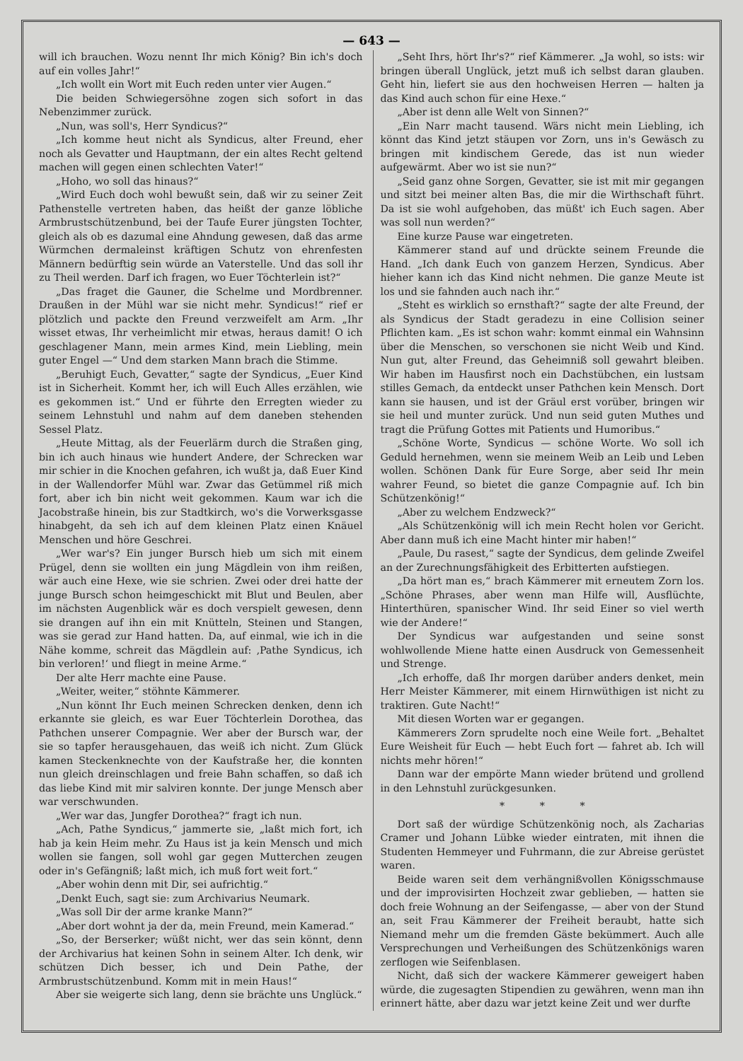— 643 —
will ich brauchen. Wozu nennt Ihr mich König? Bin ich's doch auf ein volles Jahr!“
„Ich wollt ein Wort mit Euch reden unter vier Augen.“
Die beiden Schwiegersöhne zogen sich sofort in das Nebenzimmer zurück.
„Nun, was soll's, Herr Syndicus?“
„Ich komme heut nicht als Syndicus, alter Freund, eher noch als Gevatter und Hauptmann, der ein altes Recht geltend machen will gegen einen schlechten Vater!“
„Hoho, wo soll das hinaus?“
„Wird Euch doch wohl bewußt sein, daß wir zu seiner Zeit Pathenstelle vertreten haben, das heißt der ganze löbliche Armbrustschützenbund, bei der Taufe Eurer jüngsten Tochter, gleich als ob es dazumal eine Ahndung gewesen, daß das arme Würmchen dermaleinst kräftigen Schutz von ehrenfesten Männern bedürftig sein würde an Vaterstelle. Und das soll ihr zu Theil werden. Darf ich fragen, wo Euer Töchterlein ist?“
„Das fraget die Gauner, die Schelme und Mordbrenner. Draußen in der Mühl war sie nicht mehr. Syndicus!“ rief er plötzlich und packte den Freund verzweifelt am Arm. „Ihr wisset etwas, Ihr verheimlicht mir etwas, heraus damit! O ich geschlagener Mann, mein armes Kind, mein Liebling, mein guter Engel —“ Und dem starken Mann brach die Stimme.
„Beruhigt Euch, Gevatter,“ sagte der Syndicus, „Euer Kind ist in Sicherheit. Kommt her, ich will Euch Alles erzählen, wie es gekommen ist.“ Und er führte den Erregten wieder zu seinem Lehnstuhl und nahm auf dem daneben stehenden Sessel Platz.
„Heute Mittag, als der Feuerlärm durch die Straßen ging, bin ich auch hinaus wie hundert Andere, der Schrecken war mir schier in die Knochen gefahren, ich wußt ja, daß Euer Kind in der Wallendorfer Mühl war. Zwar das Getümmel riß mich fort, aber ich bin nicht weit gekommen. Kaum war ich die Jacobstraße hinein, bis zur Stadtkirch, wo's die Vorwerksgasse hinabgeht, da seh ich auf dem kleinen Platz einen Knäuel Menschen und höre Geschrei.
„Wer war's? Ein junger Bursch hieb um sich mit einem Prügel, denn sie wollten ein jung Mägdlein von ihm reißen, wär auch eine Hexe, wie sie schrien. Zwei oder drei hatte der junge Bursch schon heimgeschickt mit Blut und Beulen, aber im nächsten Augenblick wär es doch verspielt gewesen, denn sie drangen auf ihn ein mit Knütteln, Steinen und Stangen, was sie gerad zur Hand hatten. Da, auf einmal, wie ich in die Nähe komme, schreit das Mägdlein auf: ‚Pathe Syndicus, ich bin verloren!‘ und fliegt in meine Arme.“
Der alte Herr machte eine Pause.
„Weiter, weiter,“ stöhnte Kämmerer.
„Nun könnt Ihr Euch meinen Schrecken denken, denn ich erkannte sie gleich, es war Euer Töchterlein Dorothea, das Pathchen unserer Compagnie. Wer aber der Bursch war, der sie so tapfer herausgehauen, das weiß ich nicht. Zum Glück kamen Steckenknechte von der Kaufstraße her, die konnten nun gleich dreinschlagen und freie Bahn schaffen, so daß ich das liebe Kind mit mir salviren konnte. Der junge Mensch aber war verschwunden.
„Wer war das, Jungfer Dorothea?“ fragt ich nun.
„Ach, Pathe Syndicus,“ jammerte sie, „laßt mich fort, ich hab ja kein Heim mehr. Zu Haus ist ja kein Mensch und mich wollen sie fangen, soll wohl gar gegen Mutterchen zeugen oder in's Gefängniß; laßt mich, ich muß fort weit fort.“
„Aber wohin denn mit Dir, sei aufrichtig.“
„Denkt Euch, sagt sie: zum Archivarius Neumark.
„Was soll Dir der arme kranke Mann?“
„Aber dort wohnt ja der da, mein Freund, mein Kamerad.“
„So, der Berserker; wüßt nicht, wer das sein könnt, denn der Archivarius hat keinen Sohn in seinem Alter. Ich denk, wir schützen Dich besser, ich und Dein Pathe, der Armbrustschützenbund. Komm mit in mein Haus!“
Aber sie weigerte sich lang, denn sie brächte uns Unglück.“
„Seht Ihrs, hört Ihr's?“ rief Kämmerer. „Ja wohl, so ists: wir bringen überall Unglück, jetzt muß ich selbst daran glauben. Geht hin, liefert sie aus den hochweisen Herren — halten ja das Kind auch schon für eine Hexe.“
„Aber ist denn alle Welt von Sinnen?“
„Ein Narr macht tausend. Wärs nicht mein Liebling, ich könnt das Kind jetzt stäupen vor Zorn, uns in's Gewäsch zu bringen mit kindischem Gerede, das ist nun wieder aufgewärmt. Aber wo ist sie nun?“
„Seid ganz ohne Sorgen, Gevatter, sie ist mit mir gegangen und sitzt bei meiner alten Bas, die mir die Wirthschaft führt. Da ist sie wohl aufgehoben, das müßt' ich Euch sagen. Aber was soll nun werden?“
Eine kurze Pause war eingetreten.
Kämmerer stand auf und drückte seinem Freunde die Hand. „Ich dank Euch von ganzem Herzen, Syndicus. Aber hieher kann ich das Kind nicht nehmen. Die ganze Meute ist los und sie fahnden auch nach ihr.“
„Steht es wirklich so ernsthaft?“ sagte der alte Freund, der als Syndicus der Stadt geradezu in eine Collision seiner Pflichten kam. „Es ist schon wahr: kommt einmal ein Wahnsinn über die Menschen, so verschonen sie nicht Weib und Kind. Nun gut, alter Freund, das Geheimniß soll gewahrt bleiben. Wir haben im Hausfirst noch ein Dachstübchen, ein lustsam stilles Gemach, da entdeckt unser Pathchen kein Mensch. Dort kann sie hausen, und ist der Gräul erst vorüber, bringen wir sie heil und munter zurück. Und nun seid guten Muthes und tragt die Prüfung Gottes mit Patients und Humoribus.“
„Schöne Worte, Syndicus — schöne Worte. Wo soll ich Geduld hernehmen, wenn sie meinem Weib an Leib und Leben wollen. Schönen Dank für Eure Sorge, aber seid Ihr mein wahrer Feund, so bietet die ganze Compagnie auf. Ich bin Schützenkönig!“
„Aber zu welchem Endzweck?“
„Als Schützenkönig will ich mein Recht holen vor Gericht. Aber dann muß ich eine Macht hinter mir haben!“
„Paule, Du rasest,“ sagte der Syndicus, dem gelinde Zweifel an der Zurechnungsfähigkeit des Erbitterten aufstiegen.
„Da hört man es,“ brach Kämmerer mit erneutem Zorn los. „Schöne Phrases, aber wenn man Hilfe will, Ausflüchte, Hinterthüren, spanischer Wind. Ihr seid Einer so viel werth wie der Andere!“
Der Syndicus war aufgestanden und seine sonst wohlwollende Miene hatte einen Ausdruck von Gemessenheit und Strenge.
„Ich erhoffe, daß Ihr morgen darüber anders denket, mein Herr Meister Kämmerer, mit einem Hirnwüthigen ist nicht zu traktiren. Gute Nacht!“
Mit diesen Worten war er gegangen.
Kämmerers Zorn sprudelte noch eine Weile fort. „Behaltet Eure Weisheit für Euch — hebt Euch fort — fahret ab. Ich will nichts mehr hören!“
Dann war der empörte Mann wieder brütend und grollend in den Lehnstuhl zurückgesunken.
* * *
Dort saß der würdige Schützenkönig noch, als Zacharias Cramer und Johann Lübke wieder eintraten, mit ihnen die Studenten Hemmeyer und Fuhrmann, die zur Abreise gerüstet waren.
Beide waren seit dem verhängnißvollen Königsschmause und der improvisirten Hochzeit zwar geblieben, — hatten sie doch freie Wohnung an der Seifengasse, — aber von der Stund an, seit Frau Kämmerer der Freiheit beraubt, hatte sich Niemand mehr um die fremden Gäste bekümmert. Auch alle Versprechungen und Verheißungen des Schützenkönigs waren zerflogen wie Seifenblasen.
Nicht, daß sich der wackere Kämmerer geweigert haben würde, die zugesagten Stipendien zu gewähren, wenn man ihn erinnert hätte, aber dazu war jetzt keine Zeit und wer durfte